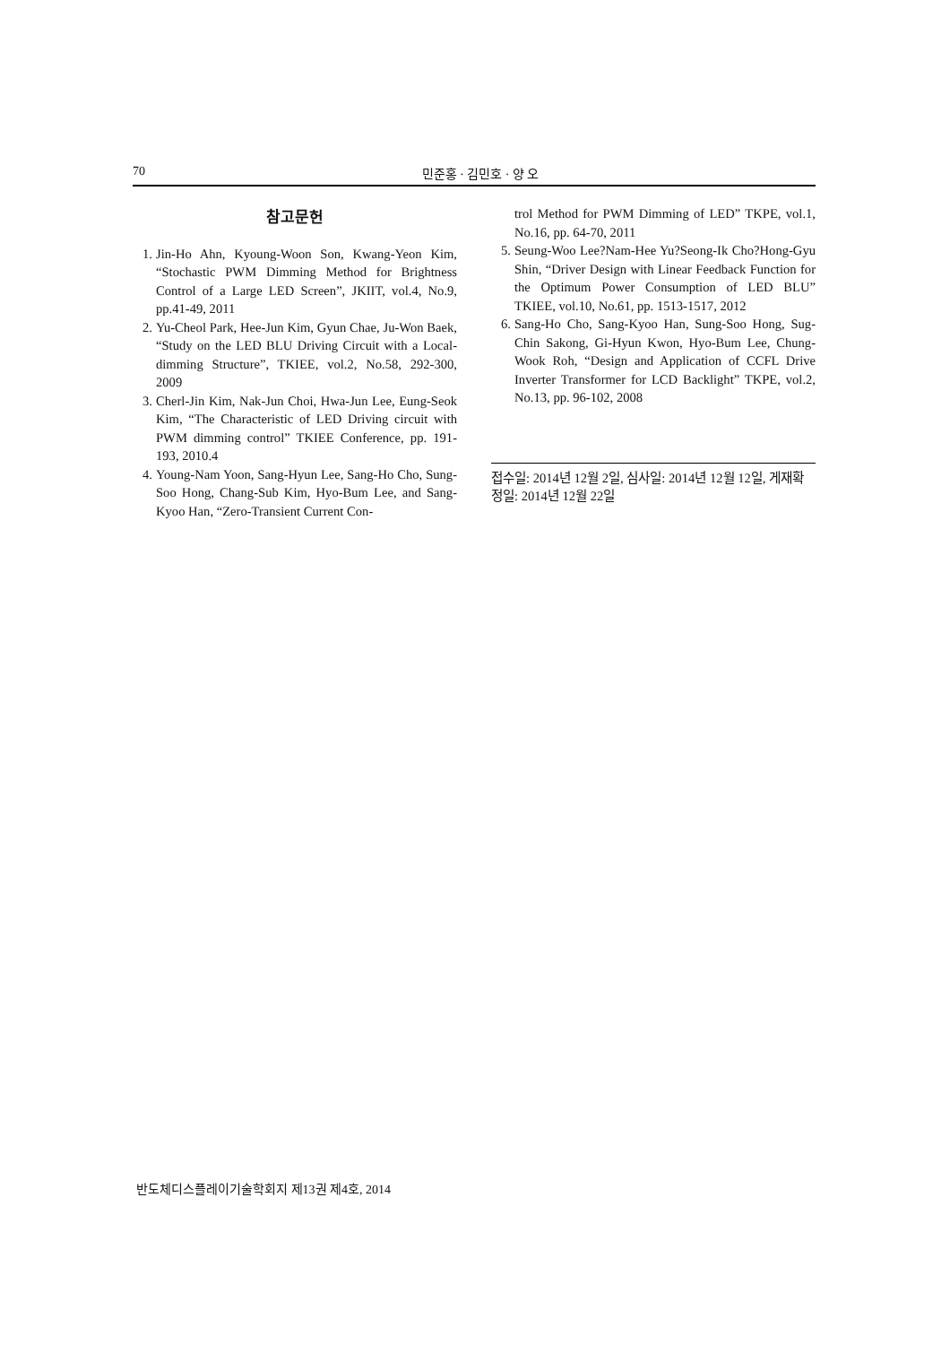70 민준홍 · 김민호 · 양 오
참고문헌
1. Jin-Ho Ahn, Kyoung-Woon Son, Kwang-Yeon Kim, “Stochastic PWM Dimming Method for Brightness Control of a Large LED Screen”, JKIIT, vol.4, No.9, pp.41-49, 2011
2. Yu-Cheol Park, Hee-Jun Kim, Gyun Chae, Ju-Won Baek, “Study on the LED BLU Driving Circuit with a Local-dimming Structure”, TKIEE, vol.2, No.58, 292-300, 2009
3. Cherl-Jin Kim, Nak-Jun Choi, Hwa-Jun Lee, Eung-Seok Kim, “The Characteristic of LED Driving circuit with PWM dimming control” TKIEE Conference, pp. 191-193, 2010.4
4. Young-Nam Yoon, Sang-Hyun Lee, Sang-Ho Cho, Sung-Soo Hong, Chang-Sub Kim, Hyo-Bum Lee, and Sang-Kyoo Han, “Zero-Transient Current Con-
trol Method for PWM Dimming of LED” TKPE, vol.1, No.16, pp. 64-70, 2011
5. Seung-Woo Lee?Nam-Hee Yu?Seong-Ik Cho?Hong-Gyu Shin, “Driver Design with Linear Feedback Function for the Optimum Power Consumption of LED BLU” TKIEE, vol.10, No.61, pp. 1513-1517, 2012
6. Sang-Ho Cho, Sang-Kyoo Han, Sung-Soo Hong, Sug-Chin Sakong, Gi-Hyun Kwon, Hyo-Bum Lee, Chung-Wook Roh, “Design and Application of CCFL Drive Inverter Transformer for LCD Backlight” TKPE, vol.2, No.13, pp. 96-102, 2008
접수일: 2014년 12월 2일, 심사일: 2014년 12월 12일, 게재확정일: 2014년 12월 22일
반도체디스플레이기술학회지 제13권 제4호, 2014